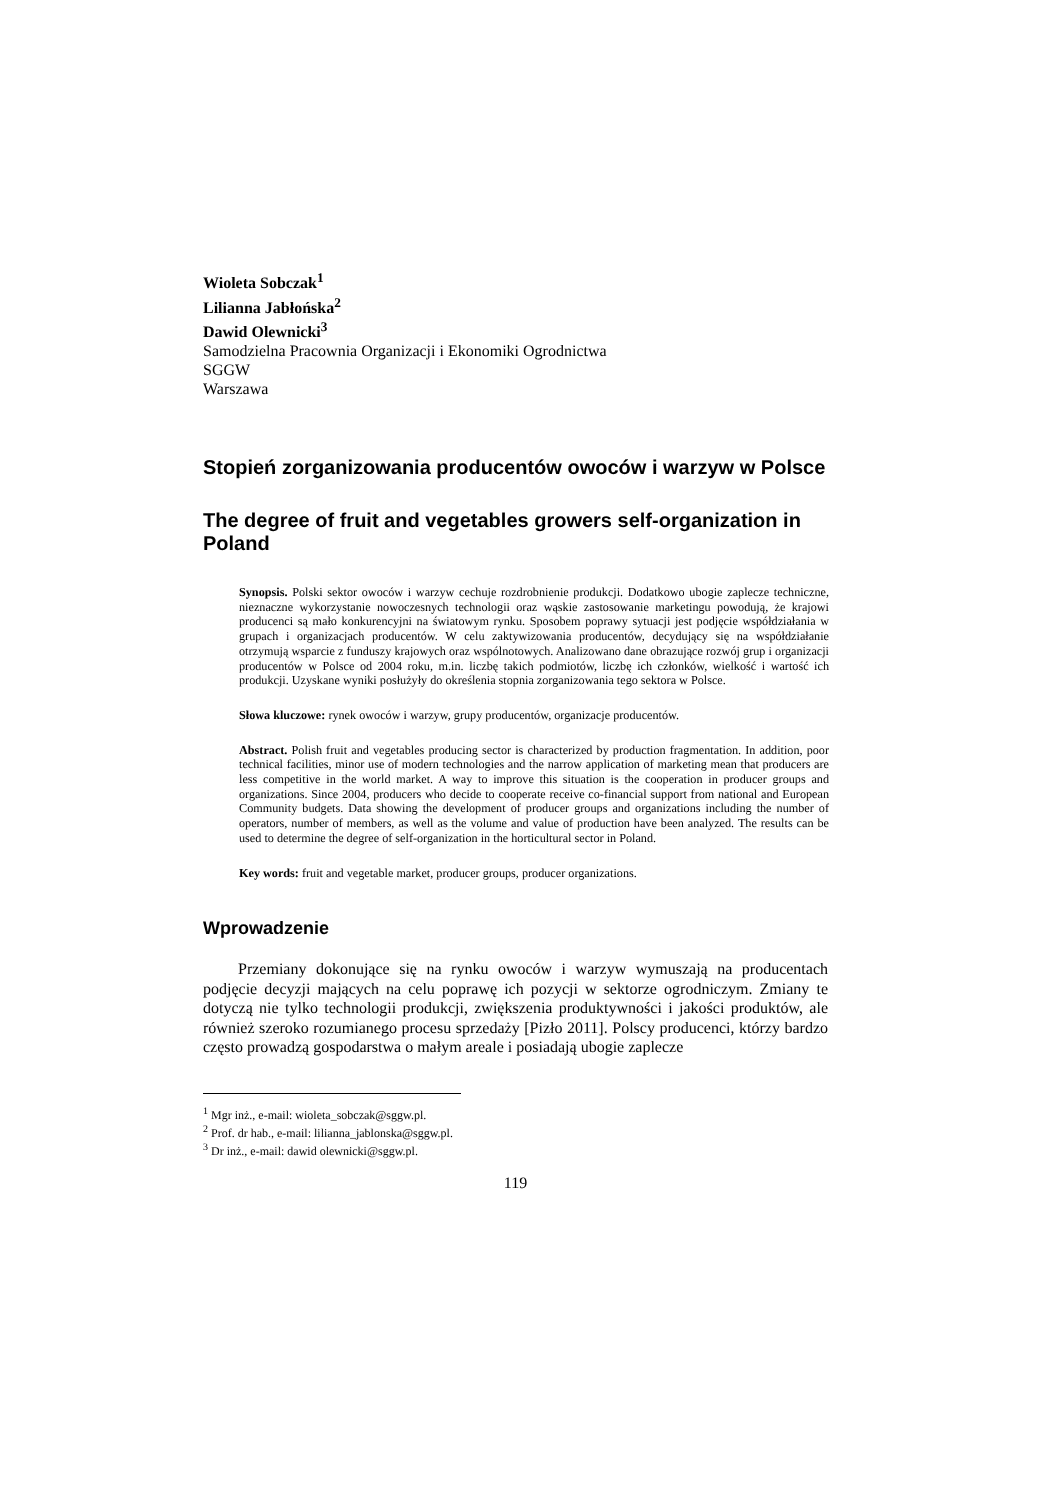Wioleta Sobczak<sup>1</sup>
Lilianna Jabłońska<sup>2</sup>
Dawid Olewnicki<sup>3</sup>
Samodzielna Pracownia Organizacji i Ekonomiki Ogrodnictwa
SGGW
Warszawa
Stopień zorganizowania producentów owoców i warzyw w Polsce
The degree of fruit and vegetables growers self-organization in Poland
Synopsis. Polski sektor owoców i warzyw cechuje rozdrobnienie produkcji. Dodatkowo ubogie zaplecze techniczne, nieznaczne wykorzystanie nowoczesnych technologii oraz wąskie zastosowanie marketingu powodują, że krajowi producenci są mało konkurencyjni na światowym rynku. Sposobem poprawy sytuacji jest podjęcie współdziałania w grupach i organizacjach producentów. W celu zaktywizowania producentów, decydujący się na współdziałanie otrzymują wsparcie z funduszy krajowych oraz wspólnotowych. Analizowano dane obrazujące rozwój grup i organizacji producentów w Polsce od 2004 roku, m.in. liczbę takich podmiotów, liczbę ich członków, wielkość i wartość ich produkcji. Uzyskane wyniki posłużyły do określenia stopnia zorganizowania tego sektora w Polsce.
Słowa kluczowe: rynek owoców i warzyw, grupy producentów, organizacje producentów.
Abstract. Polish fruit and vegetables producing sector is characterized by production fragmentation. In addition, poor technical facilities, minor use of modern technologies and the narrow application of marketing mean that producers are less competitive in the world market. A way to improve this situation is the cooperation in producer groups and organizations. Since 2004, producers who decide to cooperate receive co-financial support from national and European Community budgets. Data showing the development of producer groups and organizations including the number of operators, number of members, as well as the volume and value of production have been analyzed. The results can be used to determine the degree of self-organization in the horticultural sector in Poland.
Key words: fruit and vegetable market, producer groups, producer organizations.
Wprowadzenie
Przemiany dokonujące się na rynku owoców i warzyw wymuszają na producentach podjęcie decyzji mających na celu poprawę ich pozycji w sektorze ogrodniczym. Zmiany te dotyczą nie tylko technologii produkcji, zwiększenia produktywności i jakości produktów, ale również szeroko rozumianego procesu sprzedaży [Pizło 2011]. Polscy producenci, którzy bardzo często prowadzą gospodarstwa o małym areale i posiadają ubogie zaplecze
<sup>1</sup> Mgr inż., e-mail: wioleta_sobczak@sggw.pl.
<sup>2</sup> Prof. dr hab., e-mail: lilianna_jablonska@sggw.pl.
<sup>3</sup> Dr inż., e-mail: dawid olewnicki@sggw.pl.
119